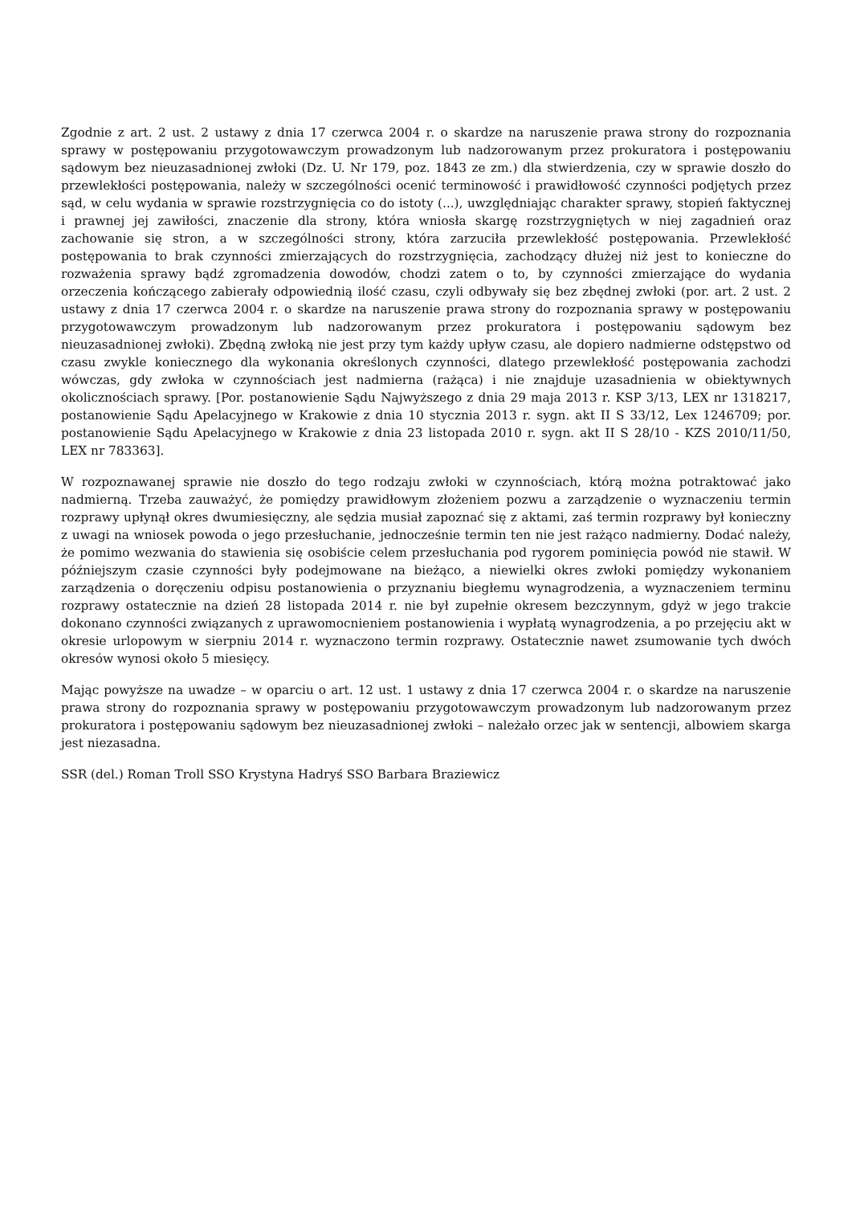Zgodnie z art. 2 ust. 2 ustawy z dnia 17 czerwca 2004 r. o skardze na naruszenie prawa strony do rozpoznania sprawy w postępowaniu przygotowawczym prowadzonym lub nadzorowanym przez prokuratora i postępowaniu sądowym bez nieuzasadnionej zwłoki (Dz. U. Nr 179, poz. 1843 ze zm.) dla stwierdzenia, czy w sprawie doszło do przewlekłości postępowania, należy w szczególności ocenić terminowość i prawidłowość czynności podjętych przez sąd, w celu wydania w sprawie rozstrzygnięcia co do istoty (...), uwzględniając charakter sprawy, stopień faktycznej i prawnej jej zawiłości, znaczenie dla strony, która wniosła skargę rozstrzygniętych w niej zagadnień oraz zachowanie się stron, a w szczególności strony, która zarzuciła przewlekłość postępowania. Przewlekłość postępowania to brak czynności zmierzających do rozstrzygnięcia, zachodzący dłużej niż jest to konieczne do rozważenia sprawy bądź zgromadzenia dowodów, chodzi zatem o to, by czynności zmierzające do wydania orzeczenia kończącego zabierały odpowiednią ilość czasu, czyli odbywały się bez zbędnej zwłoki (por. art. 2 ust. 2 ustawy z dnia 17 czerwca 2004 r. o skardze na naruszenie prawa strony do rozpoznania sprawy w postępowaniu przygotowawczym prowadzonym lub nadzorowanym przez prokuratora i postępowaniu sądowym bez nieuzasadnionej zwłoki). Zbędną zwłoką nie jest przy tym każdy upływ czasu, ale dopiero nadmierne odstępstwo od czasu zwykle koniecznego dla wykonania określonych czynności, dlatego przewlekłość postępowania zachodzi wówczas, gdy zwłoka w czynnościach jest nadmierna (rażąca) i nie znajduje uzasadnienia w obiektywnych okolicznościach sprawy. [Por. postanowienie Sądu Najwyższego z dnia 29 maja 2013 r. KSP 3/13, LEX nr 1318217, postanowienie Sądu Apelacyjnego w Krakowie z dnia 10 stycznia 2013 r. sygn. akt II S 33/12, Lex 1246709; por. postanowienie Sądu Apelacyjnego w Krakowie z dnia 23 listopada 2010 r. sygn. akt II S 28/10 - KZS 2010/11/50, LEX nr 783363].
W rozpoznawanej sprawie nie doszło do tego rodzaju zwłoki w czynnościach, którą można potraktować jako nadmierną. Trzeba zauważyć, że pomiędzy prawidłowym złożeniem pozwu a zarządzenie o wyznaczeniu termin rozprawy upłynął okres dwumiesięczny, ale sędzia musiał zapoznać się z aktami, zaś termin rozprawy był konieczny z uwagi na wniosek powoda o jego przesłuchanie, jednocześnie termin ten nie jest rażąco nadmierny. Dodać należy, że pomimo wezwania do stawienia się osobiście celem przesłuchania pod rygorem pominięcia powód nie stawił. W późniejszym czasie czynności były podejmowane na bieżąco, a niewielki okres zwłoki pomiędzy wykonaniem zarządzenia o doręczeniu odpisu postanowienia o przyznaniu biegłemu wynagrodzenia, a wyznaczeniem terminu rozprawy ostatecznie na dzień 28 listopada 2014 r. nie był zupełnie okresem bezczynnym, gdyż w jego trakcie dokonano czynności związanych z uprawomocnieniem postanowienia i wypłatą wynagrodzenia, a po przejęciu akt w okresie urlopowym w sierpniu 2014 r. wyznaczono termin rozprawy. Ostatecznie nawet zsumowanie tych dwóch okresów wynosi około 5 miesięcy.
Mając powyższe na uwadze – w oparciu o art. 12 ust. 1 ustawy z dnia 17 czerwca 2004 r. o skardze na naruszenie prawa strony do rozpoznania sprawy w postępowaniu przygotowawczym prowadzonym lub nadzorowanym przez prokuratora i postępowaniu sądowym bez nieuzasadnionej zwłoki – należało orzec jak w sentencji, albowiem skarga jest niezasadna.
SSR (del.) Roman Troll SSO Krystyna Hadryś SSO Barbara Braziewicz